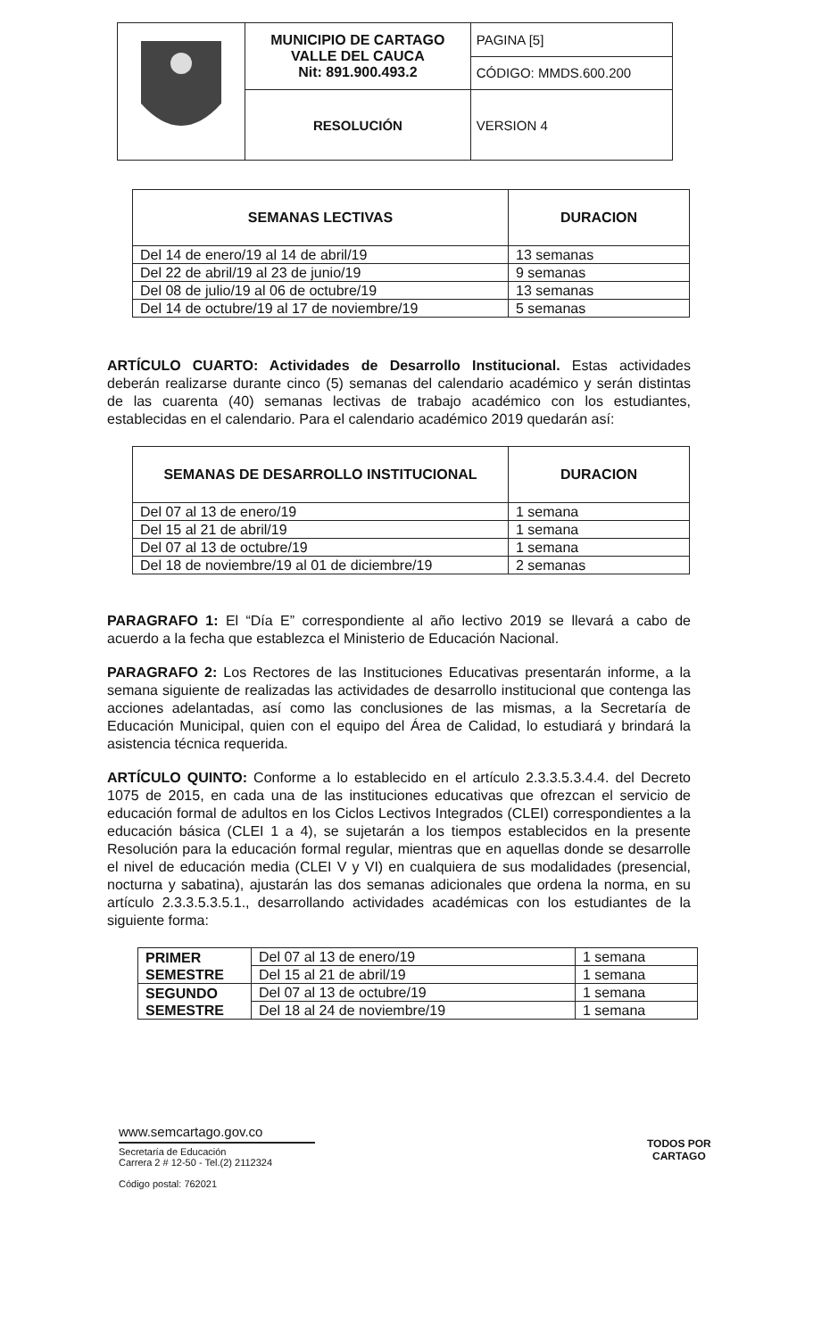| | MUNICIPIO DE CARTAGO VALLE DEL CAUCA Nit: 891.900.493.2 | PAGINA [5] |
| | | CÓDIGO: MMDS.600.200 |
| | RESOLUCIÓN | VERSION 4 |
| SEMANAS LECTIVAS | DURACION |
| --- | --- |
| Del 14 de enero/19 al 14 de abril/19 | 13 semanas |
| Del 22 de abril/19 al 23 de junio/19 | 9 semanas |
| Del 08 de julio/19 al 06 de octubre/19 | 13 semanas |
| Del 14 de octubre/19 al 17 de noviembre/19 | 5 semanas |
ARTÍCULO CUARTO: Actividades de Desarrollo Institucional. Estas actividades deberán realizarse durante cinco (5) semanas del calendario académico y serán distintas de las cuarenta (40) semanas lectivas de trabajo académico con los estudiantes, establecidas en el calendario. Para el calendario académico 2019 quedarán así:
| SEMANAS DE DESARROLLO INSTITUCIONAL | DURACION |
| --- | --- |
| Del 07 al 13 de enero/19 | 1 semana |
| Del 15 al 21 de abril/19 | 1 semana |
| Del 07 al 13 de octubre/19 | 1 semana |
| Del 18 de noviembre/19 al 01 de diciembre/19 | 2 semanas |
PARAGRAFO 1: El “Día E” correspondiente al año lectivo 2019 se llevará a cabo de acuerdo a la fecha que establezca el Ministerio de Educación Nacional.
PARAGRAFO 2: Los Rectores de las Instituciones Educativas presentarán informe, a la semana siguiente de realizadas las actividades de desarrollo institucional que contenga las acciones adelantadas, así como las conclusiones de las mismas, a la Secretaría de Educación Municipal, quien con el equipo del Área de Calidad, lo estudiará y brindará la asistencia técnica requerida.
ARTÍCULO QUINTO: Conforme a lo establecido en el artículo 2.3.3.5.3.4.4. del Decreto 1075 de 2015, en cada una de las instituciones educativas que ofrezcan el servicio de educación formal de adultos en los Ciclos Lectivos Integrados (CLEI) correspondientes a la educación básica (CLEI 1 a 4), se sujetarán a los tiempos establecidos en la presente Resolución para la educación formal regular, mientras que en aquellas donde se desarrolle el nivel de educación media (CLEI V y VI) en cualquiera de sus modalidades (presencial, nocturna y sabatina), ajustarán las dos semanas adicionales que ordena la norma, en su artículo 2.3.3.5.3.5.1., desarrollando actividades académicas con los estudiantes de la siguiente forma:
| PRIMER SEMESTRE | Del 07 al 13 de enero/19 | 1 semana |
| | Del 15 al 21 de abril/19 | 1 semana |
| SEGUNDO SEMESTRE | Del 07 al 13 de octubre/19 | 1 semana |
| | Del 18 al 24 de noviembre/19 | 1 semana |
www.semcartago.gov.co
Secretaría de Educación
Carrera 2 # 12-50 - Tel.(2) 2112324
Código postal: 762021
TODOS POR
CARTAGO